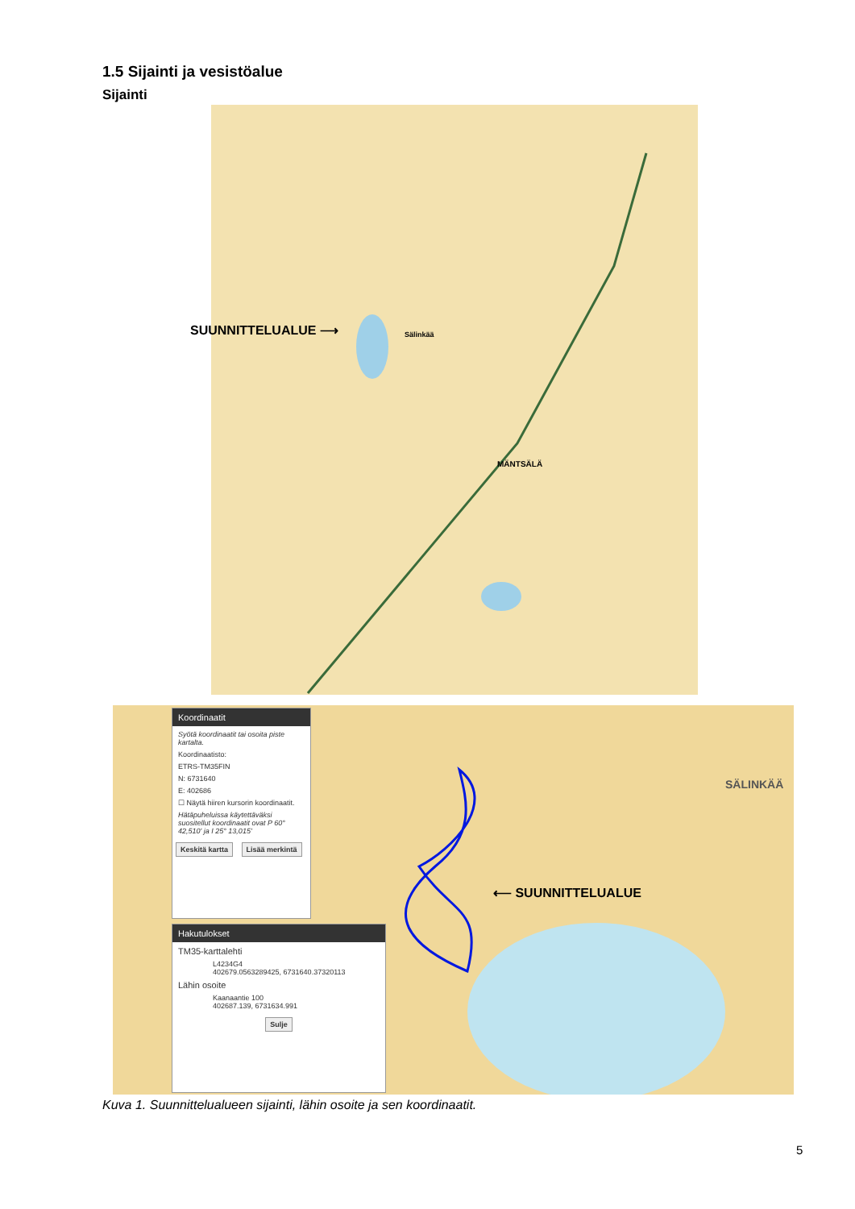1.5 Sijainti ja vesistöalue
Sijainti
MÄNTSÄLÄ
Sälinkää
SUUNNITTELUALUE ⟶
SÄLINKÄÄ
⟵ SUUNNITTELUALUE
Koordinaatit
Syötä koordinaatit tai osoita piste kartalta.
Koordinaatisto:
ETRS-TM35FIN
N: 6731640
E: 402686
☐ Näytä hiiren kursorin koordinaatit.
Hätäpuheluissa käytettäväksi suositellut koordinaatit ovat P 60° 42,510' ja I 25° 13,015'
Keskitä kartta Lisää merkintä
Hakutulokset
TM35-karttalehti
L4234G4
402679.0563289425, 6731640.37320113
Lähin osoite
Kaanaantie 100
402687.139, 6731634.991
Sulje
Kuva 1. Suunnittelualueen sijainti, lähin osoite ja sen koordinaatit.
5